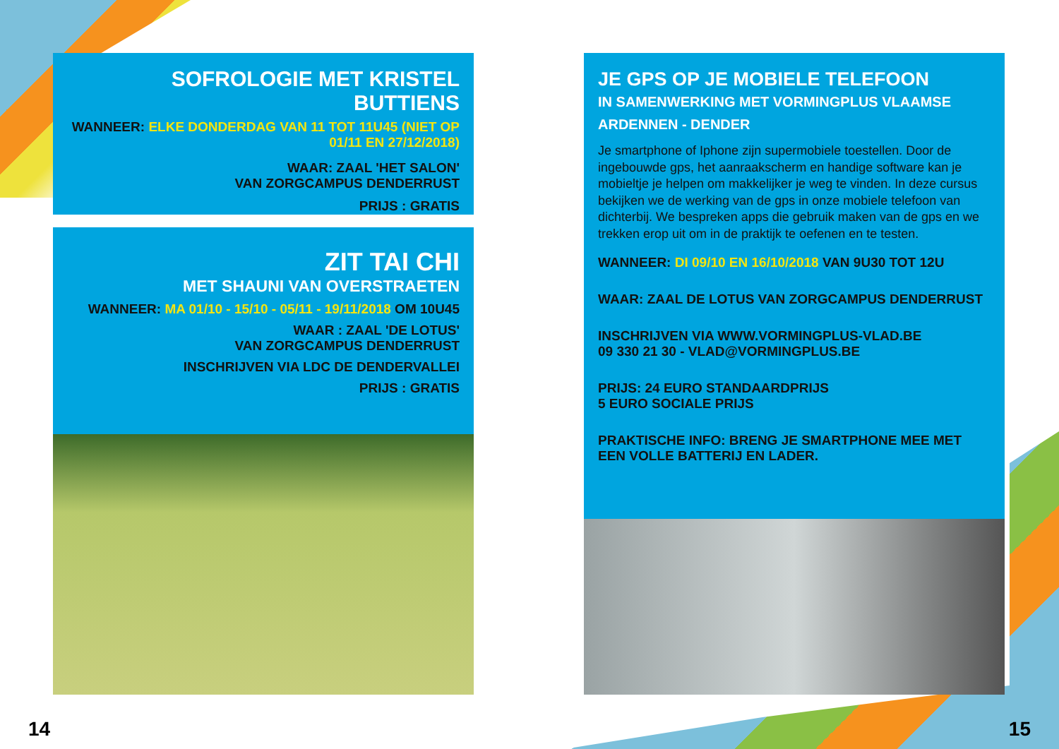SOFROLOGIE MET KRISTEL BUTTIENS
WANNEER: ELKE DONDERDAG VAN 11 TOT 11U45 (NIET OP 01/11 EN 27/12/2018)
WAAR: ZAAL 'HET SALON'
VAN ZORGCAMPUS DENDERRUST
PRIJS : GRATIS
ZIT TAI CHI
MET SHAUNI VAN OVERSTRAETEN
WANNEER: MA 01/10 - 15/10 - 05/11 - 19/11/2018 OM 10U45
WAAR : ZAAL 'DE LOTUS'
VAN ZORGCAMPUS DENDERRUST
INSCHRIJVEN VIA LDC DE DENDERVALLEI
PRIJS : GRATIS
JE GPS OP JE MOBIELE TELEFOON
IN SAMENWERKING MET VORMINGPLUS VLAAMSE ARDENNEN - DENDER
Je smartphone of Iphone zijn supermobiele toestellen. Door de ingebouwde gps, het aanraakscherm en handige software kan je mobieltje je helpen om makkelijker je weg te vinden. In deze cursus bekijken we de werking van de gps in onze mobiele telefoon van dichterbij. We bespreken apps die gebruik maken van de gps en we trekken erop uit om in de praktijk te oefenen en te testen.
WANNEER: DI 09/10 EN 16/10/2018 VAN 9U30 TOT 12U
WAAR: ZAAL DE LOTUS VAN ZORGCAMPUS DENDERRUST
INSCHRIJVEN VIA WWW.VORMINGPLUS-VLAD.BE
09 330 21 30 - VLAD@VORMINGPLUS.BE
PRIJS: 24 EURO STANDAARDPRIJS
5 EURO SOCIALE PRIJS
PRAKTISCHE INFO: BRENG JE SMARTPHONE MEE MET EEN VOLLE BATTERIJ EN LADER.
14 15